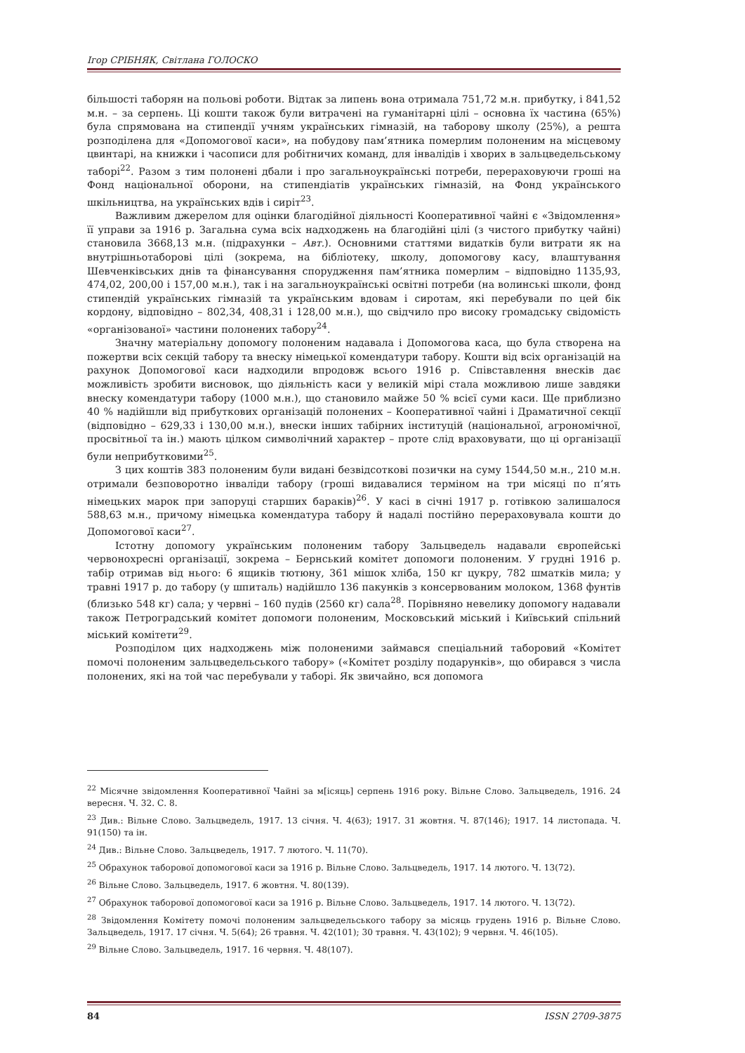Ігор СРІБНЯК, Світлана ГОЛОСКО
більшості таборян на польові роботи. Відтак за липень вона отримала 751,72 м.н. прибутку, і 841,52 м.н. – за серпень. Ці кошти також були витрачені на гуманітарні цілі – основна їх частина (65%) була спрямована на стипендії учням українських гімназій, на таборову школу (25%), а решта розподілена для «Допомогової каси», на побудову пам’ятника померлим полоненим на місцевому цвинтарі, на книжки і часописи для робітничих команд, для інвалідів і хворих в зальцведельському таборі<sup>22</sup>. Разом з тим полонені дбали і про загальноукраїнські потреби, перераховуючи гроші на Фонд національної оборони, на стипендіатів українських гімназій, на Фонд українського шкільництва, на українських вдів і сиріт<sup>23</sup>.
Важливим джерелом для оцінки благодійної діяльності Кооперативної чайні є «Звідомлення» її управи за 1916 р. Загальна сума всіх надходжень на благодійні цілі (з чистого прибутку чайні) становила 3668,13 м.н. (підрахунки – Авт.). Основними статтями видатків були витрати як на внутрішньотаборові цілі (зокрема, на бібліотеку, школу, допомогову касу, влаштування Шевченківських днів та фінансування спорудження пам’ятника померлим – відповідно 1135,93, 474,02, 200,00 і 157,00 м.н.), так і на загальноукраїнські освітні потреби (на волинські школи, фонд стипендій українських гімназій та українським вдовам і сиротам, які перебували по цей бік кордону, відповідно – 802,34, 408,31 і 128,00 м.н.), що свідчило про високу громадську свідомість «організованої» частини полонених табору<sup>24</sup>.
Значну матеріальну допомогу полоненим надавала і Допомогова каса, що була створена на пожертви всіх секцій табору та внеску німецької комендатури табору. Кошти від всіх організацій на рахунок Допомогової каси надходили впродовж всього 1916 р. Співставлення внесків дає можливість зробити висновок, що діяльність каси у великій мірі стала можливою лише завдяки внеску комендатури табору (1000 м.н.), що становило майже 50 % всієї суми каси. Ще приблизно 40 % надійшли від прибуткових організацій полонених – Кооперативної чайні і Драматичної секції (відповідно – 629,33 і 130,00 м.н.), внески інших табірних інституцій (національної, агрономічної, просвітньої та ін.) мають цілком символічний характер – проте слід враховувати, що ці організації були неприбутковими<sup>25</sup>.
З цих коштів 383 полоненим були видані безвідсоткові позички на суму 1544,50 м.н., 210 м.н. отримали безповоротно інваліди табору (гроші видавалися терміном на три місяці по п’ять німецьких марок при запоруці старших бараків)<sup>26</sup>. У касі в січні 1917 р. готівкою залишалося 588,63 м.н., причому німецька комендатура табору й надалі постійно перераховувала кошти до Допомогової каси<sup>27</sup>.
Істотну допомогу українським полоненим табору Зальцведель надавали європейські червонохресні організації, зокрема – Бернський комітет допомоги полоненим. У грудні 1916 р. табір отримав від нього: 6 ящиків тютюну, 361 мішок хліба, 150 кг цукру, 782 шматків мила; у травні 1917 р. до табору (у шпиталь) надійшло 136 пакунків з консервованим молоком, 1368 фунтів (близько 548 кг) сала; у червні – 160 пудів (2560 кг) сала<sup>28</sup>. Порівняно невелику допомогу надавали також Петроградський комітет допомоги полоненим, Московський міський і Київський спільний міський комітети<sup>29</sup>.
Розподілом цих надходжень між полоненими займався спеціальний таборовий «Комітет помочі полоненим зальцведельського табору» («Комітет розділу подарунків», що обирався з числа полонених, які на той час перебували у таборі. Як звичайно, вся допомога
<sup>22</sup> Місячне звідомлення Кооперативної Чайні за м[ісяць] серпень 1916 року. Вільне Слово. Зальцведель, 1916. 24 вересня. Ч. 32. С. 8.
<sup>23</sup> Див.: Вільне Слово. Зальцведель, 1917. 13 січня. Ч. 4(63); 1917. 31 жовтня. Ч. 87(146); 1917. 14 листопада. Ч. 91(150) та ін.
<sup>24</sup> Див.: Вільне Слово. Зальцведель, 1917. 7 лютого. Ч. 11(70).
<sup>25</sup> Обрахунок таборової допомогової каси за 1916 р. Вільне Слово. Зальцведель, 1917. 14 лютого. Ч. 13(72).
<sup>26</sup> Вільне Слово. Зальцведель, 1917. 6 жовтня. Ч. 80(139).
<sup>27</sup> Обрахунок таборової допомогової каси за 1916 р. Вільне Слово. Зальцведель, 1917. 14 лютого. Ч. 13(72).
<sup>28</sup> Звідомлення Комітету помочі полоненим зальцведельського табору за місяць грудень 1916 р. Вільне Слово. Зальцведель, 1917. 17 січня. Ч. 5(64); 26 травня. Ч. 42(101); 30 травня. Ч. 43(102); 9 червня. Ч. 46(105).
<sup>29</sup> Вільне Слово. Зальцведель, 1917. 16 червня. Ч. 48(107).
84 ISSN 2709-3875